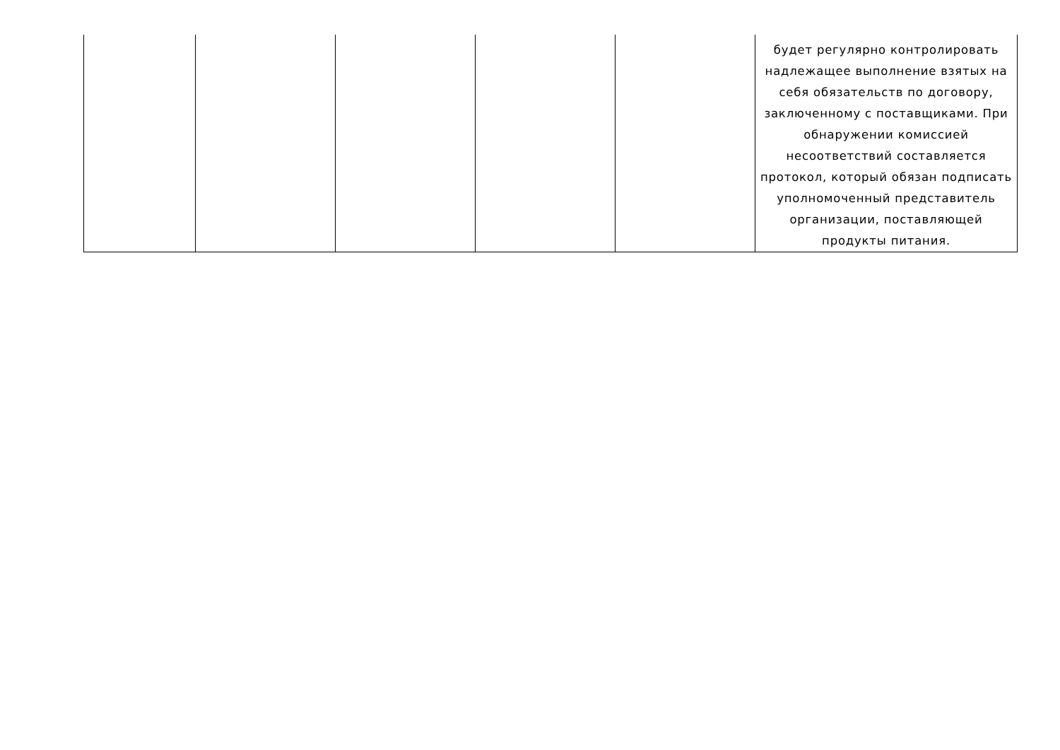| | | | | | будет регулярно контролировать надлежащее выполнение взятых на себя обязательств по договору, заключенному с поставщиками. При обнаружении комиссией несоответствий составляется протокол, который обязан подписать уполномоченный представитель организации, поставляющей продукты питания. |